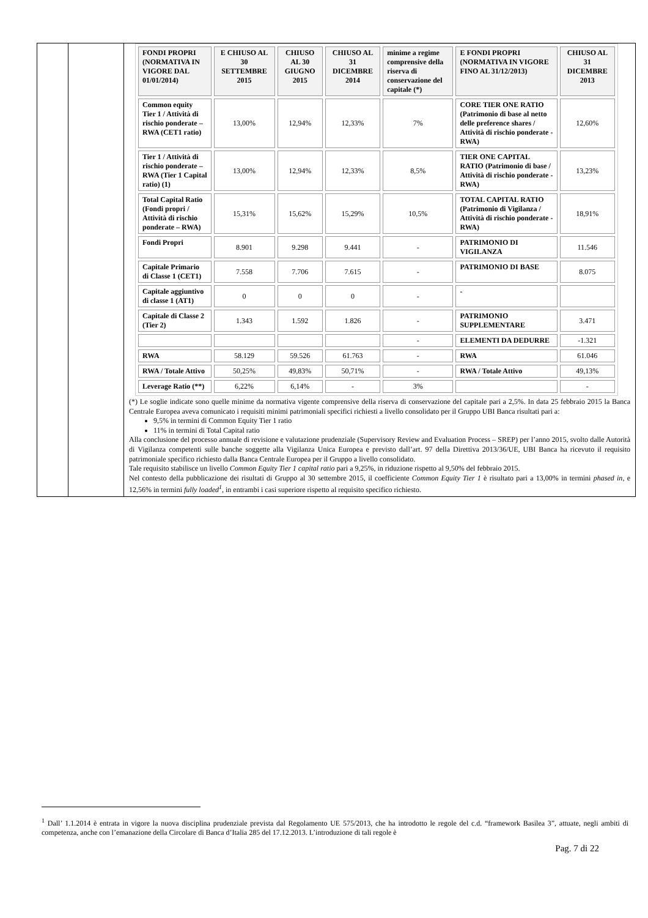| | | / FONDI PROPRI (NORMATIVA IN VIGORE DAL 01/01/2014) / E CHIUSO AL 30 SETTEMBRE 2015 / CHIUSO AL 30 GIUGNO 2015 / CHIUSO AL 31 DICEMBRE 2014 / minime a regime comprensive della riserva di conservazione del capitale (*) / E FONDI PROPRI (NORMATIVA IN VIGORE FINO AL 31/12/2013) / CHIUSO AL 31 DICEMBRE 2013 / / Common equity Tier 1 / Attività di rischio ponderate – RWA (CET1 ratio) / 13,00% / 12,94% / 12,33% / 7% / CORE TIER ONE RATIO (Patrimonio di base al netto delle preference shares / Attività di rischio ponderate - RWA) / 12,60% / / Tier 1 / Attività di rischio ponderate – RWA (Tier 1 Capital ratio) (1) / 13,00% / 12,94% / 12,33% / 8,5% / TIER ONE CAPITAL RATIO (Patrimonio di base / Attività di rischio ponderate - RWA) / 13,23% / / Total Capital Ratio (Fondi propri / Attività di rischio ponderate – RWA) / 15,31% / 15,62% / 15,29% / 10,5% / TOTAL CAPITAL RATIO (Patrimonio di Vigilanza / Attività di rischio ponderate - RWA) / 18,91% / / Fondi Propri / 8.901 / 9.298 / 9.441 / - / PATRIMONIO DI VIGILANZA / 11.546 / / Capitale Primario di Classe 1 (CET1) / 7.558 / 7.706 / 7.615 / - / PATRIMONIO DI BASE / 8.075 / / Capitale aggiuntivo di classe 1 (AT1) / 0 / 0 / 0 / - / - / / / Capitale di Classe 2 (Tier 2) / 1.343 / 1.592 / 1.826 / - / PATRIMONIO SUPPLEMENTARE / 3.471 / / / / / / - / ELEMENTI DA DEDURRE / -1.321 / / RWA / 58.129 / 59.526 / 61.763 / - / RWA / 61.046 / / RWA / Totale Attivo / 50,25% / 49,83% / 50,71% / - / RWA / Totale Attivo / 49,13% / / Leverage Ratio (**) / 6,22% / 6,14% / - / 3% / / - / (*) Le soglie indicate sono quelle minime da normativa vigente comprensive della riserva di conservazione del capitale pari a 2,5%. In data 25 febbraio 2015 la Banca Centrale Europea aveva comunicato i requisiti minimi patrimoniali specifici richiesti a livello consolidato per il Gruppo UBI Banca risultati pari a: 9,5% in termini di Common Equity Tier 1 ratio 11% in termini di Total Capital ratio Alla conclusione del processo annuale di revisione e valutazione prudenziale (Supervisory Review and Evaluation Process – SREP) per l’anno 2015, svolto dalle Autorità di Vigilanza competenti sulle banche soggette alla Vigilanza Unica Europea e previsto dall’art. 97 della Direttiva 2013/36/UE, UBI Banca ha ricevuto il requisito patrimoniale specifico richiesto dalla Banca Centrale Europea per il Gruppo a livello consolidato. Tale requisito stabilisce un livello Common Equity Tier 1 capital ratio pari a 9,25%, in riduzione rispetto al 9,50% del febbraio 2015. Nel contesto della pubblicazione dei risultati di Gruppo al 30 settembre 2015, il coefficiente Common Equity Tier 1 è risultato pari a 13,00% in termini phased in , e 12,56% in termini fully loaded<sup>1</sup> , in entrambi i casi superiore rispetto al requisito specifico richiesto. |
<sup>1</sup> Dall’ 1.1.2014 è entrata in vigore la nuova disciplina prudenziale prevista dal Regolamento UE 575/2013, che ha introdotto le regole del c.d. “framework Basilea 3”, attuate, negli ambiti di competenza, anche con l’emanazione della Circolare di Banca d’Italia 285 del 17.12.2013. L’introduzione di tali regole è
Pag. 7 di 22